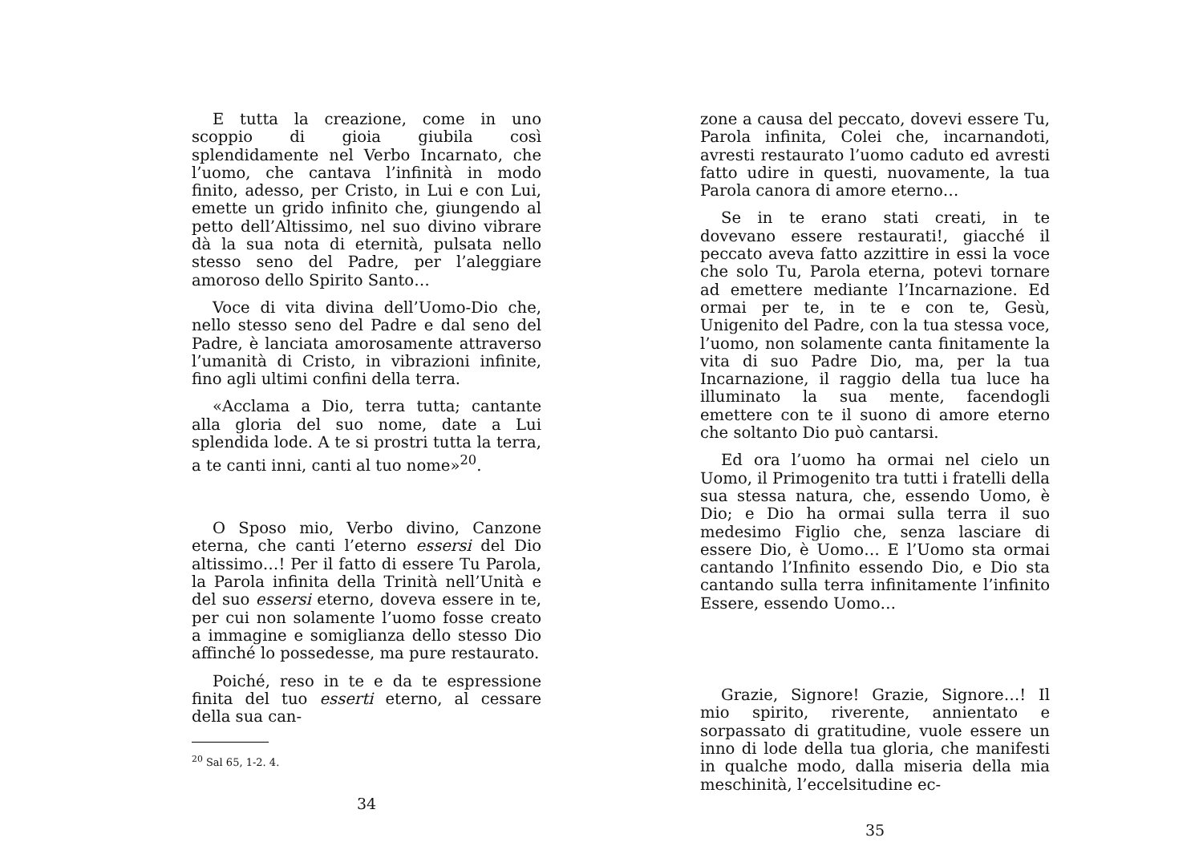E tutta la creazione, come in uno scoppio di gioia giubila così splendidamente nel Verbo Incarnato, che l’uomo, che cantava l’infinità in modo finito, adesso, per Cristo, in Lui e con Lui, emette un grido infinito che, giungendo al petto dell’Altissimo, nel suo divino vibrare dà la sua nota di eternità, pulsata nello stesso seno del Padre, per l’aleggiare amoroso dello Spirito Santo…
Voce di vita divina dell’Uomo-Dio che, nello stesso seno del Padre e dal seno del Padre, è lanciata amorosamente attraverso l’umanità di Cristo, in vibrazioni infinite, fino agli ultimi confini della terra.
«Acclama a Dio, terra tutta; cantante alla gloria del suo nome, date a Lui splendida lode. A te si prostri tutta la terra, a te canti inni, canti al tuo nome»<sup>20</sup>.
O Sposo mio, Verbo divino, Canzone eterna, che canti l’eterno essersi del Dio altissimo…! Per il fatto di essere Tu Parola, la Parola infinita della Trinità nell’Unità e del suo essersi eterno, doveva essere in te, per cui non solamente l’uomo fosse creato a immagine e somiglianza dello stesso Dio affinché lo possedesse, ma pure restaurato.
Poiché, reso in te e da te espressione finita del tuo esserti eterno, al cessare della sua can-
<sup>20</sup> Sal 65, 1-2. 4.
34
zone a causa del peccato, dovevi essere Tu, Parola infinita, Colei che, incarnandoti, avresti restaurato l’uomo caduto ed avresti fatto udire in questi, nuovamente, la tua Parola canora di amore eterno…
Se in te erano stati creati, in te dovevano essere restaurati!, giacché il peccato aveva fatto azzittire in essi la voce che solo Tu, Parola eterna, potevi tornare ad emettere mediante l’Incarnazione. Ed ormai per te, in te e con te, Gesù, Unigenito del Padre, con la tua stessa voce, l’uomo, non solamente canta finitamente la vita di suo Padre Dio, ma, per la tua Incarnazione, il raggio della tua luce ha illuminato la sua mente, facendogli emettere con te il suono di amore eterno che soltanto Dio può cantarsi.
Ed ora l’uomo ha ormai nel cielo un Uomo, il Primogenito tra tutti i fratelli della sua stessa natura, che, essendo Uomo, è Dio; e Dio ha ormai sulla terra il suo medesimo Figlio che, senza lasciare di essere Dio, è Uomo… E l’Uomo sta ormai cantando l’Infinito essendo Dio, e Dio sta cantando sulla terra infinitamente l’infinito Essere, essendo Uomo…
Grazie, Signore! Grazie, Signore…! Il mio spirito, riverente, annientato e sorpassato di gratitudine, vuole essere un inno di lode della tua gloria, che manifesti in qualche modo, dalla miseria della mia meschinità, l’eccelsitudine ec-
35